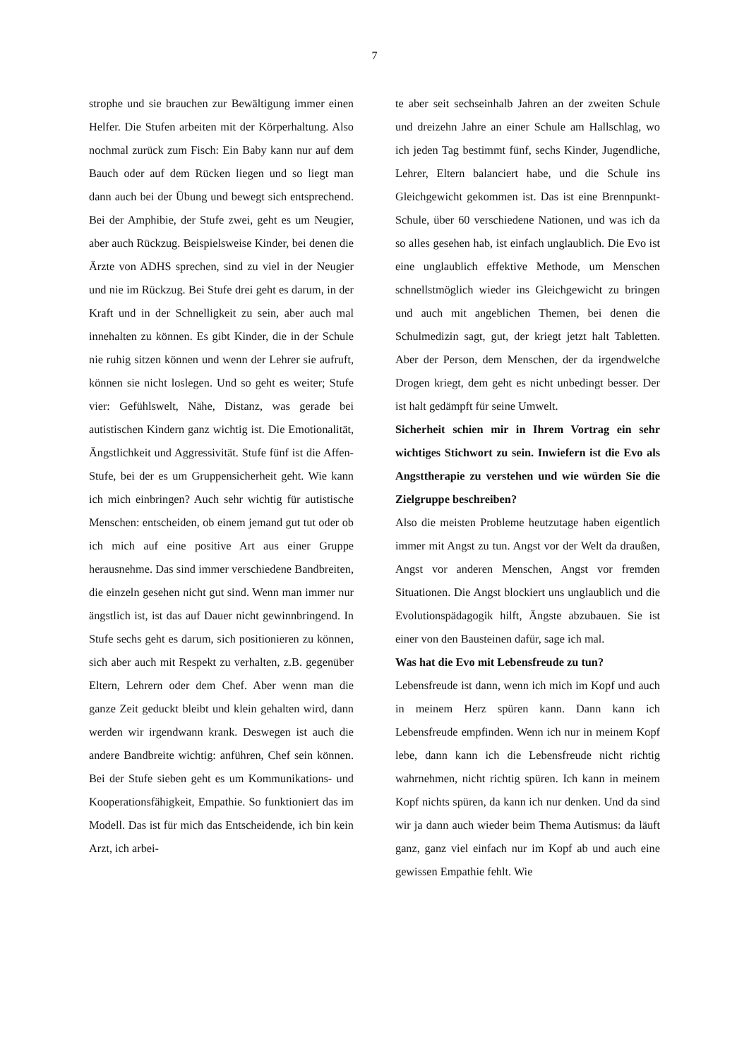7
strophe und sie brauchen zur Bewältigung immer einen Helfer. Die Stufen arbeiten mit der Körperhaltung. Also nochmal zurück zum Fisch: Ein Baby kann nur auf dem Bauch oder auf dem Rücken liegen und so liegt man dann auch bei der Übung und bewegt sich entsprechend. Bei der Amphibie, der Stufe zwei, geht es um Neugier, aber auch Rückzug. Beispielsweise Kinder, bei denen die Ärzte von ADHS sprechen, sind zu viel in der Neugier und nie im Rückzug. Bei Stufe drei geht es darum, in der Kraft und in der Schnelligkeit zu sein, aber auch mal innehalten zu können. Es gibt Kinder, die in der Schule nie ruhig sitzen können und wenn der Lehrer sie aufruft, können sie nicht loslegen. Und so geht es weiter; Stufe vier: Gefühlswelt, Nähe, Distanz, was gerade bei autistischen Kindern ganz wichtig ist. Die Emotionalität, Ängstlichkeit und Aggressivität. Stufe fünf ist die Affen-Stufe, bei der es um Gruppensicherheit geht. Wie kann ich mich einbringen? Auch sehr wichtig für autistische Menschen: entscheiden, ob einem jemand gut tut oder ob ich mich auf eine positive Art aus einer Gruppe herausnehme. Das sind immer verschiedene Bandbreiten, die einzeln gesehen nicht gut sind. Wenn man immer nur ängstlich ist, ist das auf Dauer nicht gewinnbringend. In Stufe sechs geht es darum, sich positionieren zu können, sich aber auch mit Respekt zu verhalten, z.B. gegenüber Eltern, Lehrern oder dem Chef. Aber wenn man die ganze Zeit geduckt bleibt und klein gehalten wird, dann werden wir irgendwann krank. Deswegen ist auch die andere Bandbreite wichtig: anführen, Chef sein können. Bei der Stufe sieben geht es um Kommunikations- und Kooperationsfähigkeit, Empathie. So funktioniert das im Modell. Das ist für mich das Entscheidende, ich bin kein Arzt, ich arbei-
te aber seit sechseinhalb Jahren an der zweiten Schule und dreizehn Jahre an einer Schule am Hallschlag, wo ich jeden Tag bestimmt fünf, sechs Kinder, Jugendliche, Lehrer, Eltern balanciert habe, und die Schule ins Gleichgewicht gekommen ist. Das ist eine Brennpunkt-Schule, über 60 verschiedene Nationen, und was ich da so alles gesehen hab, ist einfach unglaublich. Die Evo ist eine unglaublich effektive Methode, um Menschen schnellstmöglich wieder ins Gleichgewicht zu bringen und auch mit angeblichen Themen, bei denen die Schulmedizin sagt, gut, der kriegt jetzt halt Tabletten. Aber der Person, dem Menschen, der da irgendwelche Drogen kriegt, dem geht es nicht unbedingt besser. Der ist halt gedämpft für seine Umwelt.
Sicherheit schien mir in Ihrem Vortrag ein sehr wichtiges Stichwort zu sein. Inwiefern ist die Evo als Angsttherapie zu verstehen und wie würden Sie die Zielgruppe beschreiben?
Also die meisten Probleme heutzutage haben eigentlich immer mit Angst zu tun. Angst vor der Welt da draußen, Angst vor anderen Menschen, Angst vor fremden Situationen. Die Angst blockiert uns unglaublich und die Evolutionspädagogik hilft, Ängste abzubauen. Sie ist einer von den Bausteinen dafür, sage ich mal.
Was hat die Evo mit Lebensfreude zu tun?
Lebensfreude ist dann, wenn ich mich im Kopf und auch in meinem Herz spüren kann. Dann kann ich Lebensfreude empfinden. Wenn ich nur in meinem Kopf lebe, dann kann ich die Lebensfreude nicht richtig wahrnehmen, nicht richtig spüren. Ich kann in meinem Kopf nichts spüren, da kann ich nur denken. Und da sind wir ja dann auch wieder beim Thema Autismus: da läuft ganz, ganz viel einfach nur im Kopf ab und auch eine gewissen Empathie fehlt. Wie